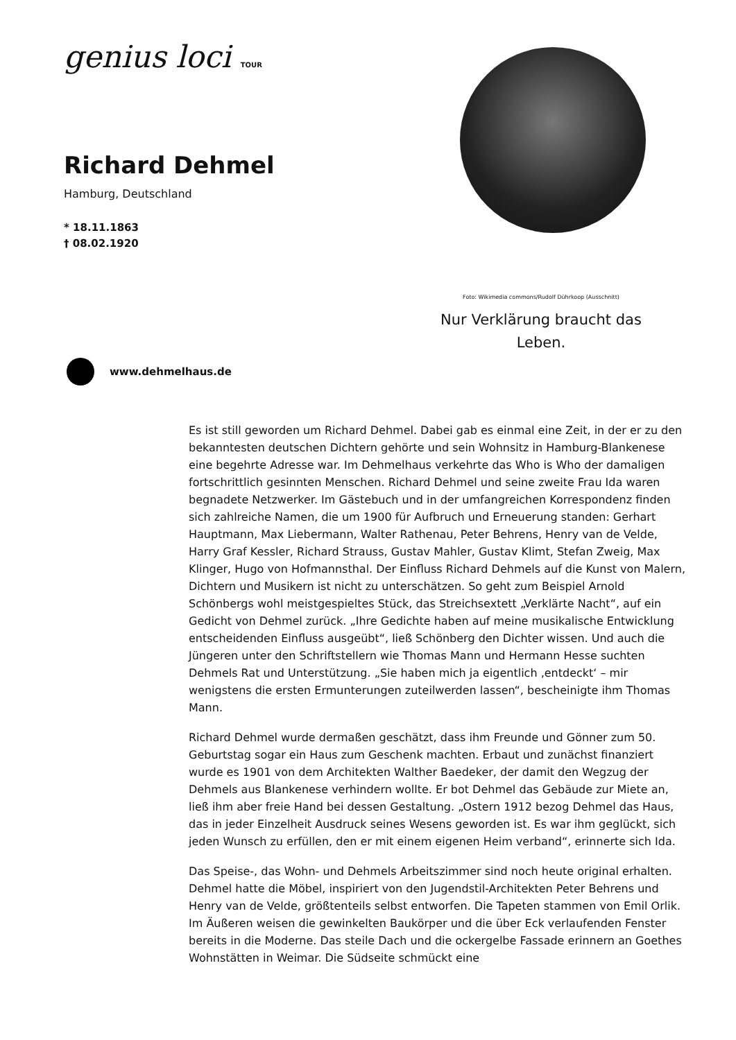genius loci TOUR
Richard Dehmel
Hamburg, Deutschland
* 18.11.1863
† 08.02.1920
Foto: Wikimedia commons/Rudolf Dührkoop (Ausschnitt)
Nur Verklärung braucht das Leben.
www.dehmelhaus.de
Es ist still geworden um Richard Dehmel. Dabei gab es einmal eine Zeit, in der er zu den bekanntesten deutschen Dichtern gehörte und sein Wohnsitz in Hamburg-Blankenese eine begehrte Adresse war. Im Dehmelhaus verkehrte das Who is Who der damaligen fortschrittlich gesinnten Menschen. Richard Dehmel und seine zweite Frau Ida waren begnadete Netzwerker. Im Gästebuch und in der umfangreichen Korrespondenz finden sich zahlreiche Namen, die um 1900 für Aufbruch und Erneuerung standen: Gerhart Hauptmann, Max Liebermann, Walter Rathenau, Peter Behrens, Henry van de Velde, Harry Graf Kessler, Richard Strauss, Gustav Mahler, Gustav Klimt, Stefan Zweig, Max Klinger, Hugo von Hofmannsthal. Der Einfluss Richard Dehmels auf die Kunst von Malern, Dichtern und Musikern ist nicht zu unterschätzen. So geht zum Beispiel Arnold Schönbergs wohl meistgespieltes Stück, das Streichsextett „Verklärte Nacht“, auf ein Gedicht von Dehmel zurück. „Ihre Gedichte haben auf meine musikalische Entwicklung entscheidenden Einfluss ausgeübt“, ließ Schönberg den Dichter wissen. Und auch die Jüngeren unter den Schriftstellern wie Thomas Mann und Hermann Hesse suchten Dehmels Rat und Unterstützung. „Sie haben mich ja eigentlich ‚entdeckt‘ – mir wenigstens die ersten Ermunterungen zuteilwerden lassen“, bescheinigte ihm Thomas Mann.
Richard Dehmel wurde dermaßen geschätzt, dass ihm Freunde und Gönner zum 50. Geburtstag sogar ein Haus zum Geschenk machten. Erbaut und zunächst finanziert wurde es 1901 von dem Architekten Walther Baedeker, der damit den Wegzug der Dehmels aus Blankenese verhindern wollte. Er bot Dehmel das Gebäude zur Miete an, ließ ihm aber freie Hand bei dessen Gestaltung. „Ostern 1912 bezog Dehmel das Haus, das in jeder Einzelheit Ausdruck seines Wesens geworden ist. Es war ihm geglückt, sich jeden Wunsch zu erfüllen, den er mit einem eigenen Heim verband“, erinnerte sich Ida.
Das Speise-, das Wohn- und Dehmels Arbeitszimmer sind noch heute original erhalten. Dehmel hatte die Möbel, inspiriert von den Jugendstil-Architekten Peter Behrens und Henry van de Velde, größtenteils selbst entworfen. Die Tapeten stammen von Emil Orlik. Im Äußeren weisen die gewinkelten Baukörper und die über Eck verlaufenden Fenster bereits in die Moderne. Das steile Dach und die ockergelbe Fassade erinnern an Goethes Wohnstätten in Weimar. Die Südseite schmückt eine